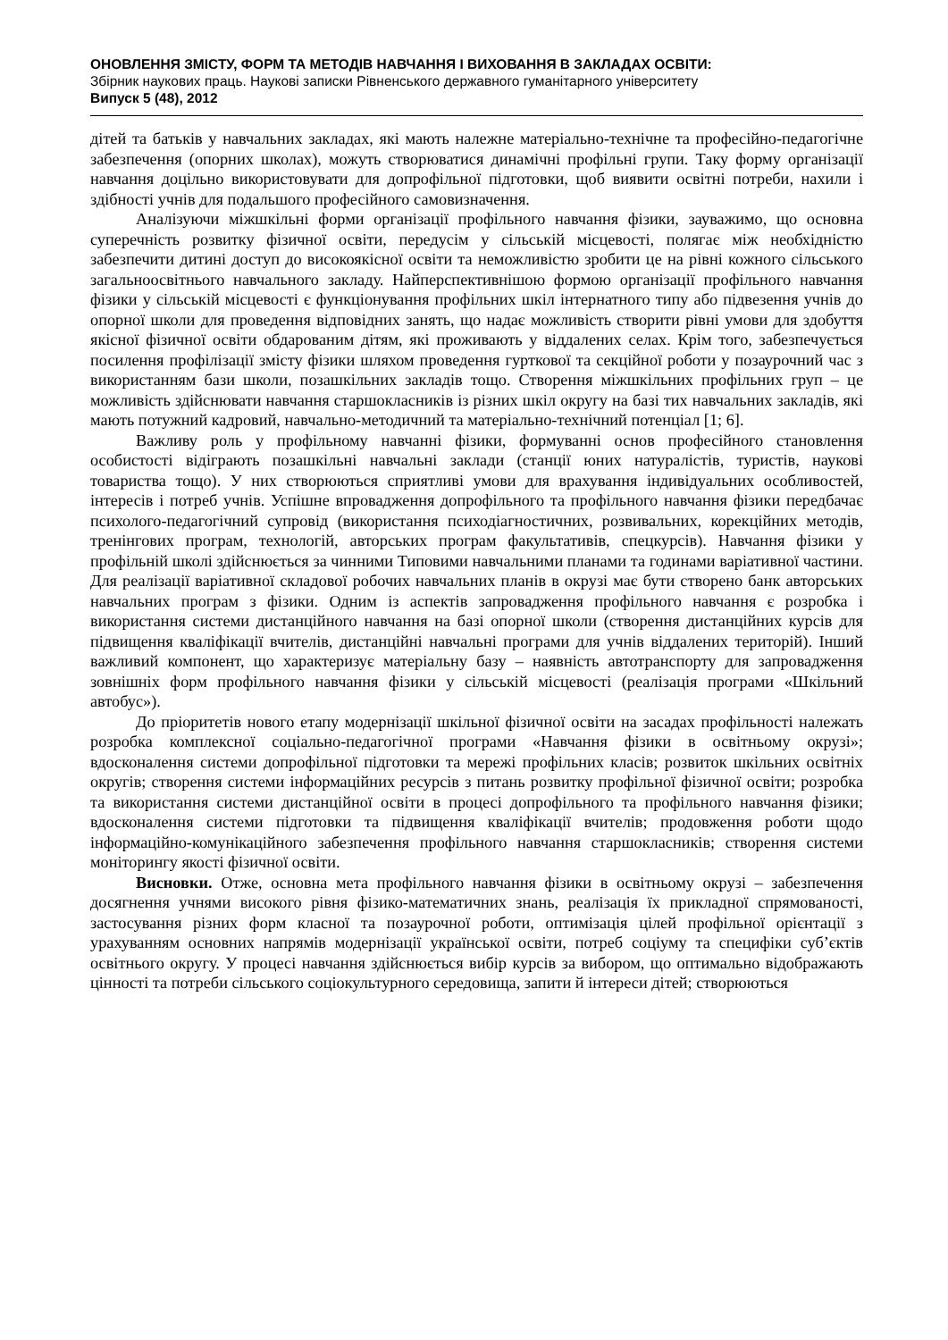ОНОВЛЕННЯ ЗМІСТУ, ФОРМ ТА МЕТОДІВ НАВЧАННЯ І ВИХОВАННЯ В ЗАКЛАДАХ ОСВІТИ:
Збірник наукових праць. Наукові записки Рівненського державного гуманітарного університету
Випуск 5 (48), 2012
дітей та батьків у навчальних закладах, які мають належне матеріально-технічне та професійно-педагогічне забезпечення (опорних школах), можуть створюватися динамічні профільні групи. Таку форму організації навчання доцільно використовувати для допрофільної підготовки, щоб виявити освітні потреби, нахили і здібності учнів для подальшого професійного самовизначення.
Аналізуючи міжшкільні форми організації профільного навчання фізики, зауважимо, що основна суперечність розвитку фізичної освіти, передусім у сільській місцевості, полягає між необхідністю забезпечити дитині доступ до високоякісної освіти та неможливістю зробити це на рівні кожного сільського загальноосвітнього навчального закладу. Найперспективнішою формою організації профільного навчання фізики у сільській місцевості є функціонування профільних шкіл інтернатного типу або підвезення учнів до опорної школи для проведення відповідних занять, що надає можливість створити рівні умови для здобуття якісної фізичної освіти обдарованим дітям, які проживають у віддалених селах. Крім того, забезпечується посилення профілізації змісту фізики шляхом проведення гурткової та секційної роботи у позаурочний час з використанням бази школи, позашкільних закладів тощо. Створення міжшкільних профільних груп – це можливість здійснювати навчання старшокласників із різних шкіл округу на базі тих навчальних закладів, які мають потужний кадровий, навчально-методичний та матеріально-технічний потенціал [1; 6].
Важливу роль у профільному навчанні фізики, формуванні основ професійного становлення особистості відіграють позашкільні навчальні заклади (станції юних натуралістів, туристів, наукові товариства тощо). У них створюються сприятливі умови для врахування індивідуальних особливостей, інтересів і потреб учнів. Успішне впровадження допрофільного та профільного навчання фізики передбачає психолого-педагогічний супровід (використання психодіагностичних, розвивальних, корекційних методів, тренінгових програм, технологій, авторських програм факультативів, спецкурсів). Навчання фізики у профільній школі здійснюється за чинними Типовими навчальними планами та годинами варіативної частини. Для реалізації варіативної складової робочих навчальних планів в окрузі має бути створено банк авторських навчальних програм з фізики. Одним із аспектів запровадження профільного навчання є розробка і використання системи дистанційного навчання на базі опорної школи (створення дистанційних курсів для підвищення кваліфікації вчителів, дистанційні навчальні програми для учнів віддалених територій). Інший важливий компонент, що характеризує матеріальну базу – наявність автотранспорту для запровадження зовнішніх форм профільного навчання фізики у сільській місцевості (реалізація програми «Шкільний автобус»).
До пріоритетів нового етапу модернізації шкільної фізичної освіти на засадах профільності належать розробка комплексної соціально-педагогічної програми «Навчання фізики в освітньому окрузі»; вдосконалення системи допрофільної підготовки та мережі профільних класів; розвиток шкільних освітніх округів; створення системи інформаційних ресурсів з питань розвитку профільної фізичної освіти; розробка та використання системи дистанційної освіти в процесі допрофільного та профільного навчання фізики; вдосконалення системи підготовки та підвищення кваліфікації вчителів; продовження роботи щодо інформаційно-комунікаційного забезпечення профільного навчання старшокласників; створення системи моніторингу якості фізичної освіти.
Висновки. Отже, основна мета профільного навчання фізики в освітньому окрузі – забезпечення досягнення учнями високого рівня фізико-математичних знань, реалізація їх прикладної спрямованості, застосування різних форм класної та позаурочної роботи, оптимізація цілей профільної орієнтації з урахуванням основних напрямів модернізації української освіти, потреб соціуму та специфіки суб’єктів освітнього округу. У процесі навчання здійснюється вибір курсів за вибором, що оптимально відображають цінності та потреби сільського соціокультурного середовища, запити й інтереси дітей; створюються